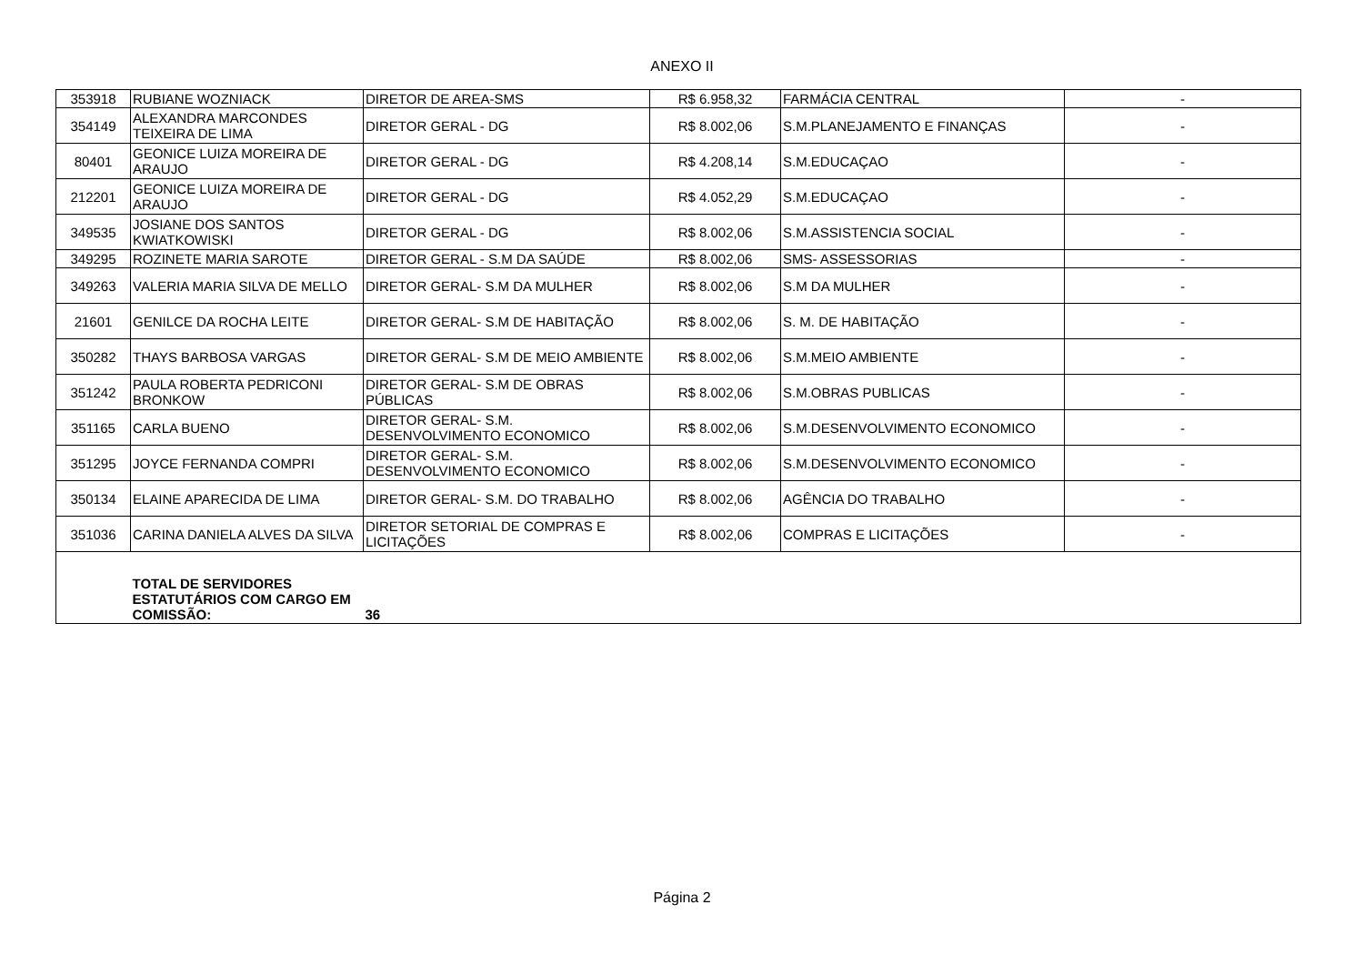ANEXO II
| 353918 | RUBIANE WOZNIACK | DIRETOR DE AREA-SMS | R$ 6.958,32 | FARMÁCIA CENTRAL | - |
| 354149 | ALEXANDRA MARCONDES TEIXEIRA DE LIMA | DIRETOR GERAL - DG | R$ 8.002,06 | S.M.PLANEJAMENTO E FINANÇAS | - |
| 80401 | GEONICE LUIZA MOREIRA DE ARAUJO | DIRETOR GERAL - DG | R$ 4.208,14 | S.M.EDUCAÇAO | - |
| 212201 | GEONICE LUIZA MOREIRA DE ARAUJO | DIRETOR GERAL - DG | R$ 4.052,29 | S.M.EDUCAÇAO | - |
| 349535 | JOSIANE DOS SANTOS KWIATKOWISKI | DIRETOR GERAL - DG | R$ 8.002,06 | S.M.ASSISTENCIA SOCIAL | - |
| 349295 | ROZINETE MARIA SAROTE | DIRETOR GERAL - S.M DA SAÚDE | R$ 8.002,06 | SMS- ASSESSORIAS | - |
| 349263 | VALERIA MARIA SILVA DE MELLO | DIRETOR GERAL- S.M DA MULHER | R$ 8.002,06 | S.M DA MULHER | - |
| 21601 | GENILCE DA ROCHA LEITE | DIRETOR GERAL- S.M DE HABITAÇÃO | R$ 8.002,06 | S. M. DE HABITAÇÃO | - |
| 350282 | THAYS BARBOSA VARGAS | DIRETOR GERAL- S.M DE MEIO AMBIENTE | R$ 8.002,06 | S.M.MEIO AMBIENTE | - |
| 351242 | PAULA ROBERTA PEDRICONI BRONKOW | DIRETOR GERAL- S.M DE OBRAS PÚBLICAS | R$ 8.002,06 | S.M.OBRAS PUBLICAS | - |
| 351165 | CARLA BUENO | DIRETOR GERAL- S.M. DESENVOLVIMENTO ECONOMICO | R$ 8.002,06 | S.M.DESENVOLVIMENTO ECONOMICO | - |
| 351295 | JOYCE FERNANDA COMPRI | DIRETOR GERAL- S.M. DESENVOLVIMENTO ECONOMICO | R$ 8.002,06 | S.M.DESENVOLVIMENTO ECONOMICO | - |
| 350134 | ELAINE APARECIDA DE LIMA | DIRETOR GERAL- S.M. DO TRABALHO | R$ 8.002,06 | AGÊNCIA DO TRABALHO | - |
| 351036 | CARINA DANIELA ALVES DA SILVA | DIRETOR SETORIAL DE COMPRAS E LICITAÇÕES | R$ 8.002,06 | COMPRAS E LICITAÇÕES | - |
| | TOTAL DE SERVIDORES ESTATUTÁRIOS COM CARGO EM COMISSÃO: | 36 | | | |
Página 2